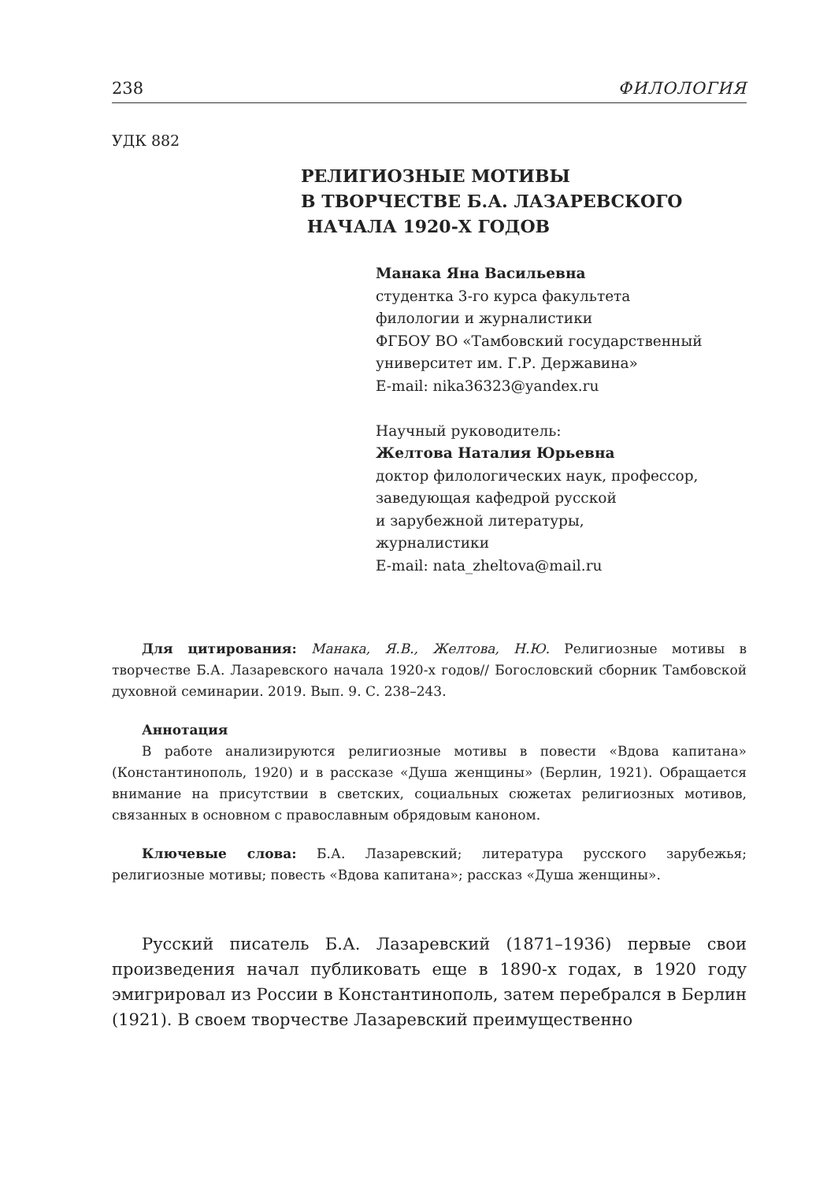238 ФИЛОЛОГИЯ
УДК 882
РЕЛИГИОЗНЫЕ МОТИВЫ
В ТВОРЧЕСТВЕ Б.А. ЛАЗАРЕВСКОГО
НАЧАЛА 1920-Х ГОДОВ
Манака Яна Васильевна
студентка 3-го курса факультета
филологии и журналистики
ФГБОУ ВО «Тамбовский государственный
университет им. Г.Р. Державина»
E-mail: nika36323@yandex.ru
Научный руководитель:
Желтова Наталия Юрьевна
доктор филологических наук, профессор,
заведующая кафедрой русской
и зарубежной литературы,
журналистики
E-mail: nata_zheltova@mail.ru
Для цитирования: Манака, Я.В., Желтова, Н.Ю. Религиозные мотивы в творчестве Б.А. Лазаревского начала 1920-х годов// Богословский сборник Тамбовской духовной семинарии. 2019. Вып. 9. С. 238–243.
Аннотация
В работе анализируются религиозные мотивы в повести «Вдова капитана» (Константинополь, 1920) и в рассказе «Душа женщины» (Берлин, 1921). Обращается внимание на присутствии в светских, социальных сюжетах религиозных мотивов, связанных в основном с православным обрядовым каноном.
Ключевые слова: Б.А. Лазаревский; литература русского зарубежья; религиозные мотивы; повесть «Вдова капитана»; рассказ «Душа женщины».
Русский писатель Б.А. Лазаревский (1871–1936) первые свои произведения начал публиковать еще в 1890-х годах, в 1920 году эмигрировал из России в Константинополь, затем перебрался в Берлин (1921). В своем творчестве Лазаревский преимущественно